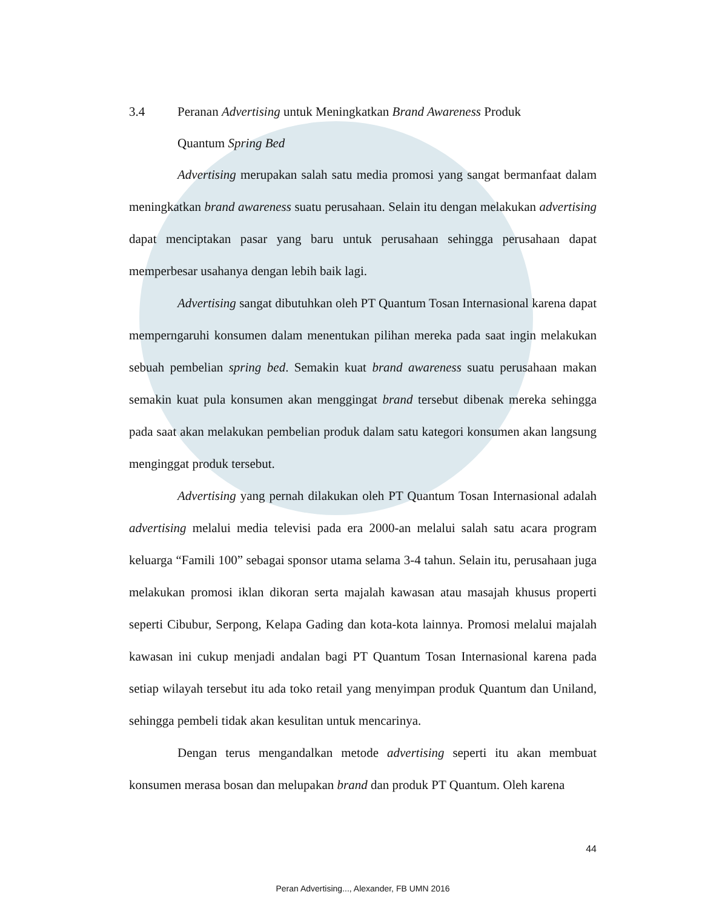3.4 Peranan Advertising untuk Meningkatkan Brand Awareness Produk
Quantum Spring Bed
Advertising merupakan salah satu media promosi yang sangat bermanfaat dalam meningkatkan brand awareness suatu perusahaan. Selain itu dengan melakukan advertising dapat menciptakan pasar yang baru untuk perusahaan sehingga perusahaan dapat memperbesar usahanya dengan lebih baik lagi.
Advertising sangat dibutuhkan oleh PT Quantum Tosan Internasional karena dapat memperngaruhi konsumen dalam menentukan pilihan mereka pada saat ingin melakukan sebuah pembelian spring bed. Semakin kuat brand awareness suatu perusahaan makan semakin kuat pula konsumen akan menggingat brand tersebut dibenak mereka sehingga pada saat akan melakukan pembelian produk dalam satu kategori konsumen akan langsung menginggat produk tersebut.
Advertising yang pernah dilakukan oleh PT Quantum Tosan Internasional adalah advertising melalui media televisi pada era 2000-an melalui salah satu acara program keluarga “Famili 100” sebagai sponsor utama selama 3-4 tahun. Selain itu, perusahaan juga melakukan promosi iklan dikoran serta majalah kawasan atau masajah khusus properti seperti Cibubur, Serpong, Kelapa Gading dan kota-kota lainnya. Promosi melalui majalah kawasan ini cukup menjadi andalan bagi PT Quantum Tosan Internasional karena pada setiap wilayah tersebut itu ada toko retail yang menyimpan produk Quantum dan Uniland, sehingga pembeli tidak akan kesulitan untuk mencarinya.
Dengan terus mengandalkan metode advertising seperti itu akan membuat konsumen merasa bosan dan melupakan brand dan produk PT Quantum. Oleh karena
44
Peran Advertising..., Alexander, FB UMN 2016